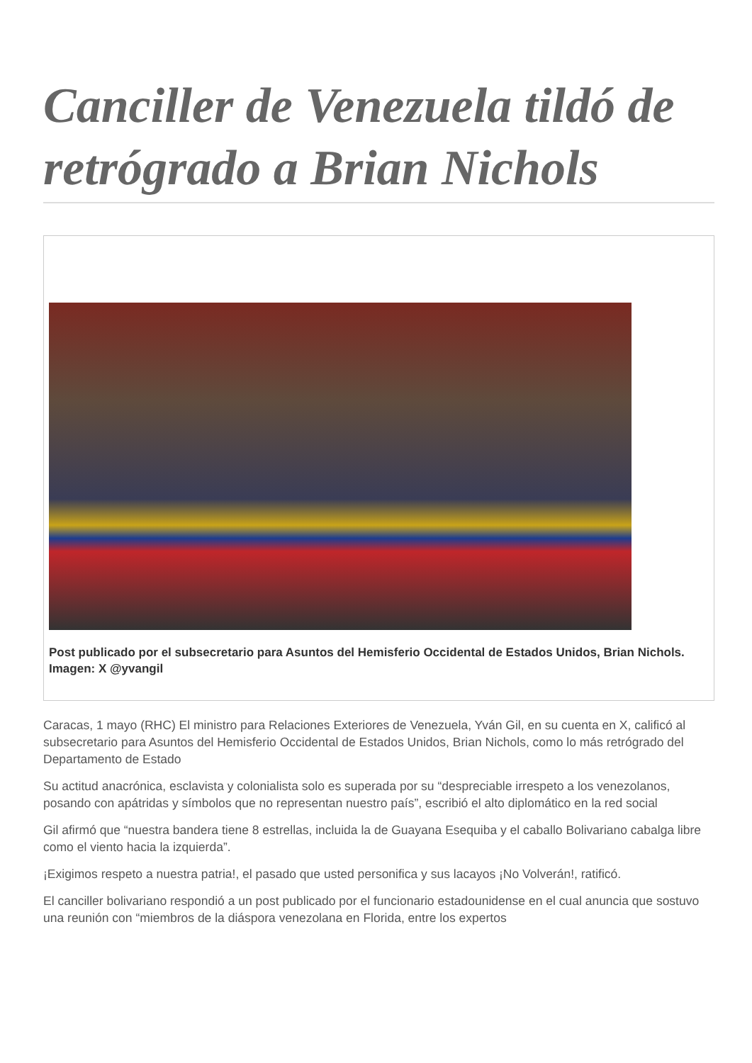Canciller de Venezuela tildó de retrógrado a Brian Nichols
Post publicado por el subsecretario para Asuntos del Hemisferio Occidental de Estados Unidos, Brian Nichols. Imagen: X @yvangil
Caracas, 1 mayo (RHC) El ministro para Relaciones Exteriores de Venezuela, Yván Gil, en su cuenta en X, calificó al subsecretario para Asuntos del Hemisferio Occidental de Estados Unidos, Brian Nichols, como lo más retrógrado del Departamento de Estado
Su actitud anacrónica, esclavista y colonialista solo es superada por su “despreciable irrespeto a los venezolanos, posando con apátridas y símbolos que no representan nuestro país”, escribió el alto diplomático en la red social
Gil afirmó que “nuestra bandera tiene 8 estrellas, incluida la de Guayana Esequiba y el caballo Bolivariano cabalga libre como el viento hacia la izquierda”.
¡Exigimos respeto a nuestra patria!, el pasado que usted personifica y sus lacayos ¡No Volverán!, ratificó.
El canciller bolivariano respondió a un post publicado por el funcionario estadounidense en el cual anuncia que sostuvo una reunión con “miembros de la diáspora venezolana en Florida, entre los expertos